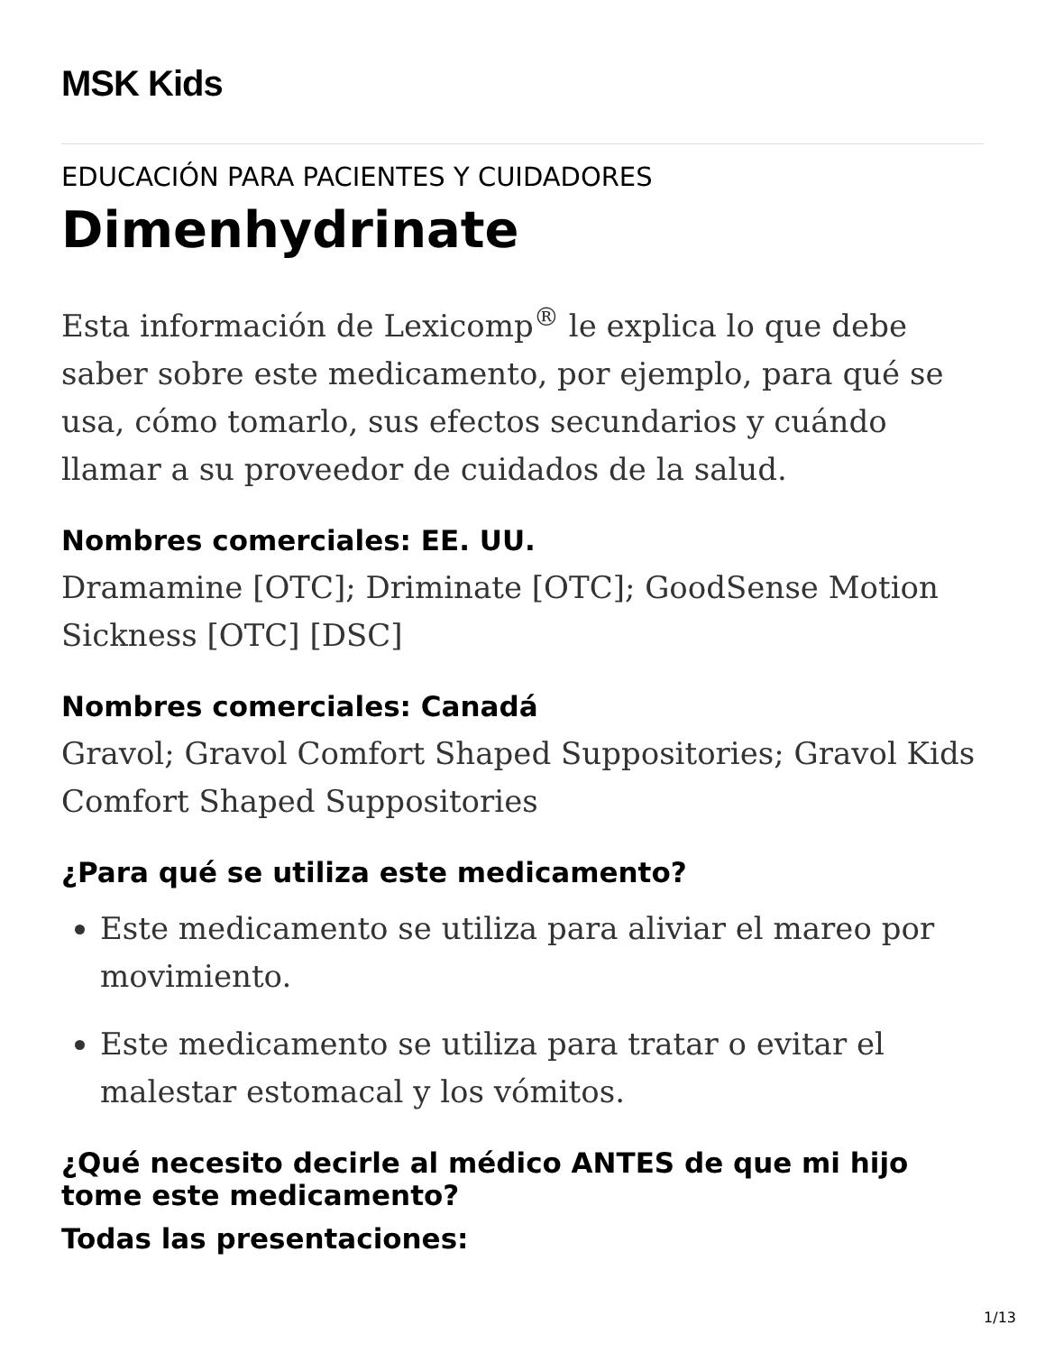MSK Kids
EDUCACIÓN PARA PACIENTES Y CUIDADORES
Dimenhydrinate
Esta información de Lexicomp<sup>®</sup> le explica lo que debe saber sobre este medicamento, por ejemplo, para qué se usa, cómo tomarlo, sus efectos secundarios y cuándo llamar a su proveedor de cuidados de la salud.
Nombres comerciales: EE. UU.
Dramamine [OTC]; Driminate [OTC]; GoodSense Motion Sickness [OTC] [DSC]
Nombres comerciales: Canadá
Gravol; Gravol Comfort Shaped Suppositories; Gravol Kids Comfort Shaped Suppositories
¿Para qué se utiliza este medicamento?
Este medicamento se utiliza para aliviar el mareo por movimiento.
Este medicamento se utiliza para tratar o evitar el malestar estomacal y los vómitos.
¿Qué necesito decirle al médico ANTES de que mi hijo tome este medicamento?
Todas las presentaciones:
1/13